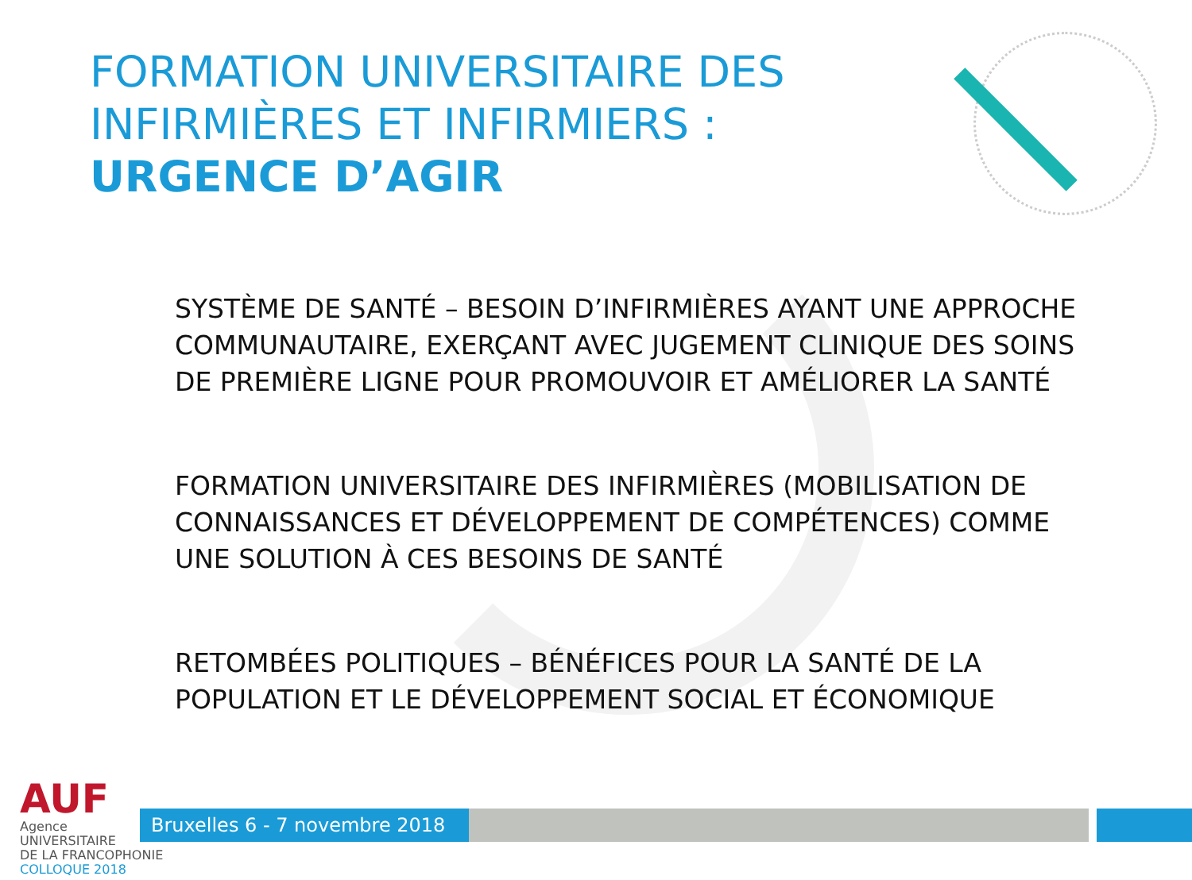FORMATION UNIVERSITAIRE DES
INFIRMIÈRES ET INFIRMIERS :
URGENCE D’AGIR
SYSTÈME DE SANTÉ – BESOIN D’INFIRMIÈRES AYANT UNE APPROCHE COMMUNAUTAIRE, EXERÇANT AVEC JUGEMENT CLINIQUE DES SOINS DE PREMIÈRE LIGNE POUR PROMOUVOIR ET AMÉLIORER LA SANTÉ
FORMATION UNIVERSITAIRE DES INFIRMIÈRES (MOBILISATION DE CONNAISSANCES ET DÉVELOPPEMENT DE COMPÉTENCES) COMME UNE SOLUTION À CES BESOINS DE SANTÉ
RETOMBÉES POLITIQUES – BÉNÉFICES POUR LA SANTÉ DE LA POPULATION ET LE DÉVELOPPEMENT SOCIAL ET ÉCONOMIQUE
AUF
Agence
UNIVERSITAIRE
DE LA FRANCOPHONIE
COLLOQUE 2018
Bruxelles 6 - 7 novembre 2018